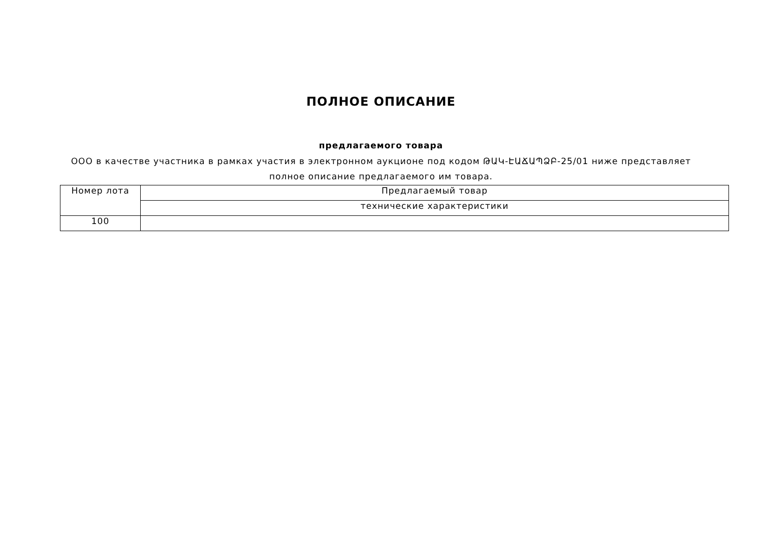ПОЛНОЕ ОПИСАНИЕ
предлагаемого товара
ООО в качестве участника в рамках участия в электронном аукционе под кодом ԹԱԿ-ԷԱՃԱՊՁԲ-25/01 ниже представляет полное описание предлагаемого им товара.
| Номер лота | Предлагаемый товар |
| --- | --- |
| | технические характеристики |
| 100 | |